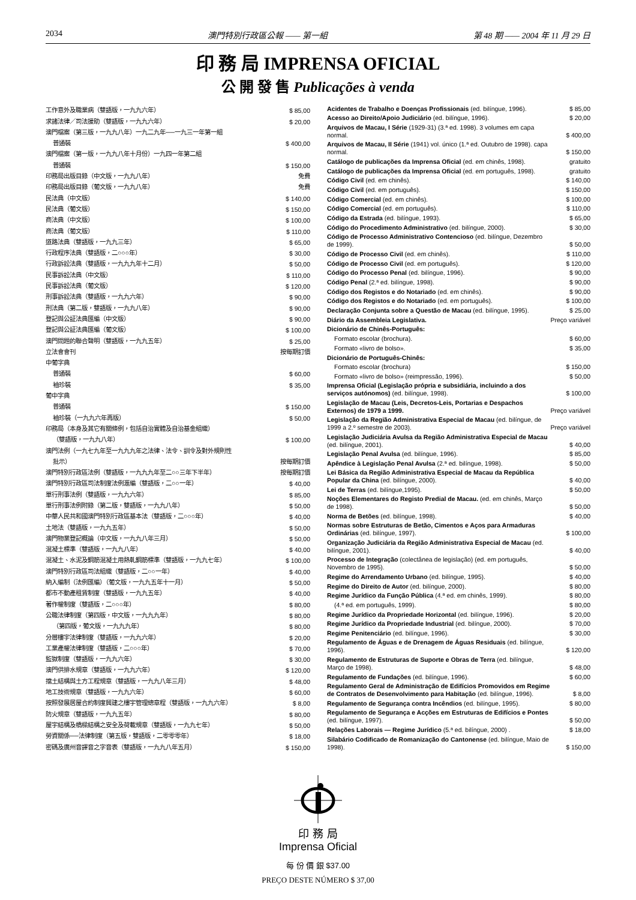2034 澳門特別行政區公報 —— 第一組 第 48 期 —— 2004 年 11 月 29 日
印 務 局 IMPRENSA OFICIAL
公 開 發 售 Publicações à venda
| 工作意外及職業病（雙語版，一九九六年） | $ 85,00 |
| 求諸法律／司法援助（雙語版，一九九六年） | $ 20,00 |
| 澳門檔案（第三版，一九九八年）一九二九年──一九三一年第一組 | |
| 普通裝 | $ 400,00 |
| 澳門檔案（第一版，一九九八年十月份）一九四一年第二組 | |
| 普通裝 | $ 150,00 |
| 印務局出版目錄（中文版，一九九八年） | 免費 |
| 印務局出版目錄（葡文版，一九九八年） | 免費 |
| 民法典（中文版） | $ 140,00 |
| 民法典（葡文版） | $ 150,00 |
| 商法典（中文版） | $ 100,00 |
| 商法典（葡文版） | $ 110,00 |
| 道路法典（雙語版，一九九三年） | $ 65,00 |
| 行政程序法典（雙語版，二○○○年） | $ 30,00 |
| 行政訴訟法典（雙語版，一九九九年十二月） | $ 50,00 |
| 民事訴訟法典（中文版） | $ 110,00 |
| 民事訴訟法典（葡文版） | $ 120,00 |
| 刑事訴訟法典（雙語版，一九九六年） | $ 90,00 |
| 刑法典（第二版，雙語版，一九九八年） | $ 90,00 |
| 登記與公証法典匯編（中文版） | $ 90,00 |
| 登記與公証法典匯編（葡文版） | $ 100,00 |
| 澳門問題的聯合聲明（雙語版，一九九五年） | $ 25,00 |
| 立法會會刊 | 按每期訂價 |
| 中葡字典 | |
| 普通裝 | $ 60,00 |
| 袖珍裝 | $ 35,00 |
| 葡中字典 | |
| 普通裝 | $ 150,00 |
| 袖珍裝（一九九六年再版） | $ 50,00 |
| 印務局（本身及其它有關條例，包括自治實體及自治基金組織） | |
| （雙語版，一九九八年） | $ 100,00 |
| 澳門法例（一九七九年至一九九九年之法律、法令、訓令及對外規則性 | |
| 批示） | 按每期訂價 |
| 澳門特別行政區法例（雙語版，一九九九年至二○○三年下半年） | 按每期訂價 |
| 澳門特別行政區司法制度法例滙編（雙語版，二○○一年） | $ 40,00 |
| 單行刑事法例（雙語版，一九九六年） | $ 85,00 |
| 單行刑事法例附錄（第二版，雙語版，一九九八年） | $ 50,00 |
| 中華人民共和國澳門特別行政區基本法（雙語版，二○○○年） | $ 40,00 |
| 土地法（雙語版，一九九五年） | $ 50,00 |
| 澳門物業登記概論（中文版，一九九八年三月） | $ 50,00 |
| 混凝土標準（雙語版，一九九八年） | $ 40,00 |
| 混凝土、水泥及鋼筋混凝土用熱軋鋼筋標準（雙語版，一九九七年） | $ 100,00 |
| 澳門特別行政區司法組織（雙語版，二○○一年） | $ 40,00 |
| 納入編制（法例匯編）（葡文版，一九九五年十一月） | $ 50,00 |
| 都市不動產租賃制度（雙語版，一九九五年） | $ 40,00 |
| 著作權制度（雙語版，二○○○年） | $ 80,00 |
| 公職法律制度（第四版，中文版，一九九九年） | $ 80,00 |
| （第四版，葡文版，一九九九年） | $ 80,00 |
| 分層樓宇法律制度（雙語版，一九九六年） | $ 20,00 |
| 工業產權法律制度（雙語版，二○○○年） | $ 70,00 |
| 監獄制度（雙語版，一九九六年） | $ 30,00 |
| 澳門供排水規章（雙語版，一九九六年） | $ 120,00 |
| 擋土結構與土方工程規章（雙語版，一九九八年三月） | $ 48,00 |
| 地工技術規章（雙語版，一九九六年） | $ 60,00 |
| 按照發展居屋合約制度興建之樓宇管理總章程（雙語版，一九九六年） | $ 8,00 |
| 防火規章（雙語版，一九九五年） | $ 80,00 |
| 屋宇結構及橋樑結構之安全及荷載規章（雙語版，一九九七年） | $ 50,00 |
| 勞資關係──法律制度（第五版，雙語版，二零零零年） | $ 18,00 |
| 密碼及廣州音譯音之字音表（雙語版，一九九八年五月） | $ 150,00 |
| Acidentes de Trabalho e Doenças Profissionais (ed. bilíngue, 1996). | $ 85,00 |
| Acesso ao Direito/Apoio Judiciário (ed. bilíngue, 1996). | $ 20,00 |
| Arquivos de Macau, I Série (1929-31) (3.ª ed. 1998). 3 volumes em capa normal. | $ 400,00 |
| Arquivos de Macau, II Série (1941) vol. único (1.ª ed. Outubro de 1998). capa normal. | $ 150,00 |
| Catálogo de publicações da Imprensa Oficial (ed. em chinês, 1998). | gratuito |
| Catálogo de publicações da Imprensa Oficial (ed. em português, 1998). | gratuito |
| Código Civil (ed. em chinês). | $ 140,00 |
| Código Civil (ed. em português). | $ 150,00 |
| Código Comercial (ed. em chinês). | $ 100,00 |
| Código Comercial (ed. em português). | $ 110,00 |
| Código da Estrada (ed. bilíngue, 1993). | $ 65,00 |
| Código do Procedimento Administrativo (ed. bilíngue, 2000). | $ 30,00 |
| Código de Processo Administrativo Contencioso (ed. bilíngue, Dezembro de 1999). | $ 50,00 |
| Código de Processo Civil (ed. em chinês). | $ 110,00 |
| Código de Processo Civil (ed. em português). | $ 120,00 |
| Código do Processo Penal (ed. bilíngue, 1996). | $ 90,00 |
| Código Penal (2.ª ed. bilíngue, 1998). | $ 90,00 |
| Código dos Registos e do Notariado (ed. em chinês). | $ 90,00 |
| Código dos Registos e do Notariado (ed. em português). | $ 100,00 |
| Declaração Conjunta sobre a Questão de Macau (ed. bilíngue, 1995). | $ 25,00 |
| Diário da Assembleia Legislativa. | Preço variável |
| Dicionário de Chinês-Português: | |
| Formato escolar (brochura). | $ 60,00 |
| Formato «livro de bolso». | $ 35,00 |
| Dicionário de Português-Chinês: | |
| Formato escolar (brochura) | $ 150,00 |
| Formato «livro de bolso» (reimpressão, 1996). | $ 50,00 |
| Imprensa Oficial (Legislação própria e subsidiária, incluindo a dos serviços autónomos) (ed. bilíngue, 1998). | $ 100,00 |
| Legislação de Macau (Leis, Decretos-Leis, Portarias e Despachos Externos) de 1979 a 1999. | Preço variável |
| Legislação da Região Administrativa Especial de Macau (ed. bilíngue, de 1999 a 2.º semestre de 2003). | Preço variável |
| Legislação Judiciária Avulsa da Região Administrativa Especial de Macau (ed. bilíngue, 2001). | $ 40,00 |
| Legislação Penal Avulsa (ed. bilíngue, 1996). | $ 85,00 |
| Apêndice à Legislação Penal Avulsa (2.ª ed. bilíngue, 1998). | $ 50,00 |
| Lei Básica da Região Administrativa Especial de Macau da República Popular da China (ed. bilíngue, 2000). | $ 40,00 |
| Lei de Terras (ed. bilíngue,1995). | $ 50,00 |
| Noções Elementares do Registo Predial de Macau. (ed. em chinês, Março de 1998). | $ 50,00 |
| Norma de Betões (ed. bilíngue, 1998). | $ 40,00 |
| Normas sobre Estruturas de Betão, Cimentos e Aços para Armaduras Ordinárias (ed. bilíngue, 1997). | $ 100,00 |
| Organização Judiciária da Região Administrativa Especial de Macau (ed. bilíngue, 2001). | $ 40,00 |
| Processo de Integração (colectânea de legislação) (ed. em português, Novembro de 1995). | $ 50,00 |
| Regime do Arrendamento Urbano (ed. bilíngue, 1995). | $ 40,00 |
| Regime do Direito de Autor (ed. bilíngue, 2000). | $ 80,00 |
| Regime Jurídico da Função Pública (4.ª ed. em chinês, 1999). | $ 80,00 |
| (4.ª ed. em português, 1999). | $ 80,00 |
| Regime Jurídico da Propriedade Horizontal (ed. bilíngue, 1996). | $ 20,00 |
| Regime Jurídico da Propriedade Industrial (ed. bilíngue, 2000). | $ 70,00 |
| Regime Penitenciário (ed. bilíngue, 1996). | $ 30,00 |
| Regulamento de Águas e de Drenagem de Águas Residuais (ed. bilíngue, 1996). | $ 120,00 |
| Regulamento de Estruturas de Suporte e Obras de Terra (ed. bilíngue, Março de 1998). | $ 48,00 |
| Regulamento de Fundações (ed. bilíngue, 1996). | $ 60,00 |
| Regulamento Geral de Administração de Edifícios Promovidos em Regime de Contratos de Desenvolvimento para Habitação (ed. bilíngue, 1996). | $ 8,00 |
| Regulamento de Segurança contra Incêndios (ed. bilíngue, 1995). | $ 80,00 |
| Regulamento de Segurança e Acções em Estruturas de Edifícios e Pontes (ed. bilíngue, 1997). | $ 50,00 |
| Relações Laborais — Regime Jurídico (5.ª ed. bilíngue, 2000) . | $ 18,00 |
| Silabário Codificado de Romanização do Cantonense (ed. bilíngue, Maio de 1998). | $ 150,00 |
印 務 局
Imprensa Oficial
每 份 價 銀 $37.00
PREÇO DESTE NÚMERO $ 37,00